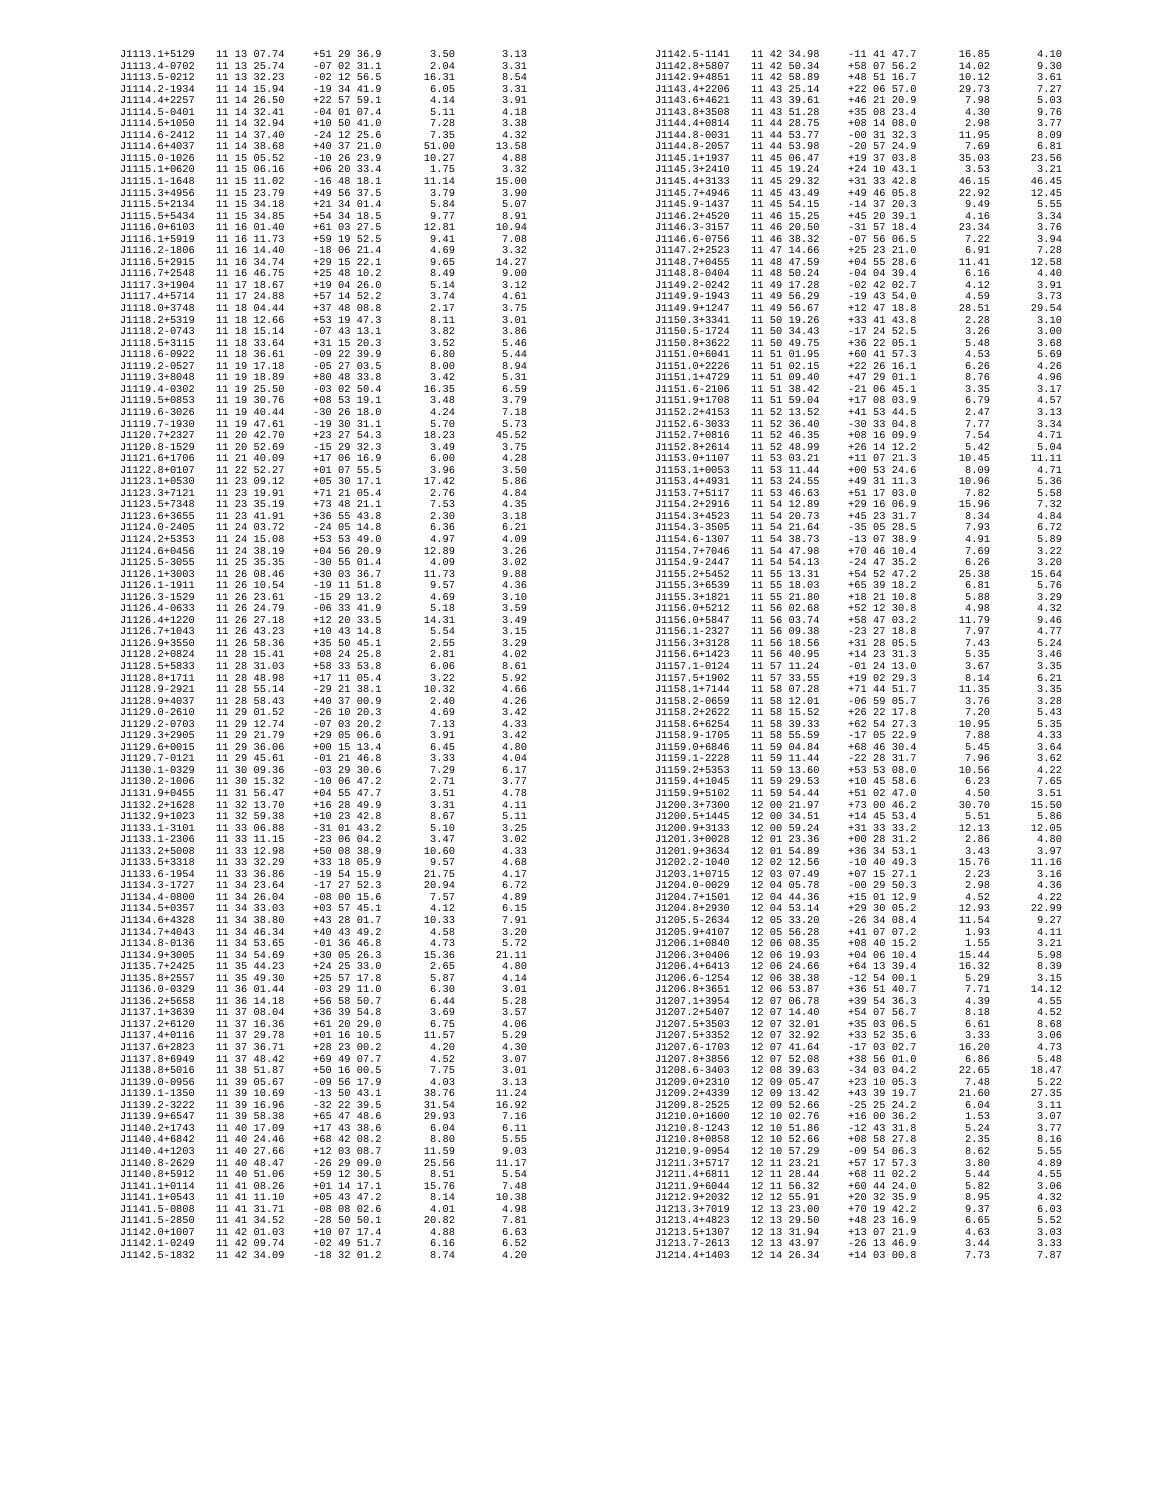| J1113.1+5129 | 11 13 07.74 | +51 29 36.9 | 3.50 | 3.13 |
| J1113.4-0702 | 11 13 25.74 | -07 02 31.1 | 2.04 | 3.31 |
| J1113.5-0212 | 11 13 32.23 | -02 12 56.5 | 16.31 | 8.54 |
| J1114.2-1934 | 11 14 15.94 | -19 34 41.9 | 6.05 | 3.31 |
| J1114.4+2257 | 11 14 26.50 | +22 57 59.1 | 4.14 | 3.91 |
| J1114.5-0401 | 11 14 32.41 | -04 01 07.4 | 5.11 | 4.18 |
| J1114.5+1050 | 11 14 32.94 | +10 50 41.0 | 7.28 | 3.38 |
| J1114.6-2412 | 11 14 37.40 | -24 12 25.6 | 7.35 | 4.32 |
| J1114.6+4037 | 11 14 38.68 | +40 37 21.0 | 51.00 | 13.58 |
| J1115.0-1026 | 11 15 05.52 | -10 26 23.9 | 10.27 | 4.88 |
| J1115.1+0620 | 11 15 06.16 | +06 20 33.4 | 1.75 | 3.32 |
| J1115.1-1648 | 11 15 11.02 | -16 48 18.1 | 11.14 | 15.00 |
| J1115.3+4956 | 11 15 23.79 | +49 56 37.5 | 3.79 | 3.90 |
| J1115.5+2134 | 11 15 34.18 | +21 34 01.4 | 5.84 | 5.07 |
| J1115.5+5434 | 11 15 34.85 | +54 34 18.5 | 9.77 | 8.91 |
| J1116.0+6103 | 11 16 01.40 | +61 03 27.5 | 12.81 | 10.94 |
| J1116.1+5919 | 11 16 11.73 | +59 19 52.5 | 9.41 | 7.08 |
| J1116.2-1806 | 11 16 14.40 | -18 06 21.4 | 4.69 | 3.32 |
| J1116.5+2915 | 11 16 34.74 | +29 15 22.1 | 9.65 | 14.27 |
| J1116.7+2548 | 11 16 46.75 | +25 48 10.2 | 8.49 | 9.00 |
| J1117.3+1904 | 11 17 18.67 | +19 04 26.0 | 5.14 | 3.12 |
| J1117.4+5714 | 11 17 24.88 | +57 14 52.2 | 3.74 | 4.61 |
| J1118.0+3748 | 11 18 04.44 | +37 48 08.8 | 2.17 | 3.75 |
| J1118.2+5319 | 11 18 12.66 | +53 19 47.3 | 8.11 | 3.01 |
| J1118.2-0743 | 11 18 15.14 | -07 43 13.1 | 3.82 | 3.86 |
| J1118.5+3115 | 11 18 33.64 | +31 15 20.3 | 3.52 | 5.46 |
| J1118.6-0922 | 11 18 36.61 | -09 22 39.9 | 6.80 | 5.44 |
| J1119.2-0527 | 11 19 17.18 | -05 27 03.5 | 8.00 | 8.94 |
| J1119.3+8048 | 11 19 18.89 | +80 48 33.8 | 3.42 | 5.31 |
| J1119.4-0302 | 11 19 25.50 | -03 02 50.4 | 16.35 | 6.59 |
| J1119.5+0853 | 11 19 30.76 | +08 53 19.1 | 3.48 | 3.79 |
| J1119.6-3026 | 11 19 40.44 | -30 26 18.0 | 4.24 | 7.18 |
| J1119.7-1930 | 11 19 47.61 | -19 30 31.1 | 5.70 | 5.73 |
| J1120.7+2327 | 11 20 42.70 | +23 27 54.3 | 18.23 | 45.52 |
| J1120.8-1529 | 11 20 52.69 | -15 29 32.3 | 3.49 | 3.75 |
| J1121.6+1706 | 11 21 40.09 | +17 06 16.9 | 6.00 | 4.28 |
| J1122.8+0107 | 11 22 52.27 | +01 07 55.5 | 3.96 | 3.50 |
| J1123.1+0530 | 11 23 09.12 | +05 30 17.1 | 17.42 | 5.86 |
| J1123.3+7121 | 11 23 19.91 | +71 21 05.4 | 2.76 | 4.84 |
| J1123.5+7348 | 11 23 35.19 | +73 48 21.1 | 7.53 | 4.35 |
| J1123.6+3655 | 11 23 41.91 | +36 55 43.8 | 2.30 | 3.18 |
| J1124.0-2405 | 11 24 03.72 | -24 05 14.8 | 6.36 | 6.21 |
| J1124.2+5353 | 11 24 15.08 | +53 53 49.0 | 4.97 | 4.09 |
| J1124.6+0456 | 11 24 38.19 | +04 56 20.9 | 12.89 | 3.26 |
| J1125.5-3055 | 11 25 35.35 | -30 55 01.4 | 4.09 | 3.02 |
| J1126.1+3003 | 11 26 08.46 | +30 03 36.7 | 11.73 | 9.88 |
| J1126.1-1911 | 11 26 10.54 | -19 11 51.8 | 9.57 | 4.36 |
| J1126.3-1529 | 11 26 23.61 | -15 29 13.2 | 4.69 | 3.10 |
| J1126.4-0633 | 11 26 24.79 | -06 33 41.9 | 5.18 | 3.59 |
| J1126.4+1220 | 11 26 27.18 | +12 20 33.5 | 14.31 | 3.49 |
| J1126.7+1043 | 11 26 43.23 | +10 43 14.8 | 5.54 | 3.15 |
| J1126.9+3550 | 11 26 58.36 | +35 50 45.1 | 2.55 | 3.29 |
| J1128.2+0824 | 11 28 15.41 | +08 24 25.8 | 2.81 | 4.02 |
| J1128.5+5833 | 11 28 31.03 | +58 33 53.8 | 6.06 | 8.61 |
| J1128.8+1711 | 11 28 48.98 | +17 11 05.4 | 3.22 | 5.92 |
| J1128.9-2921 | 11 28 55.14 | -29 21 38.1 | 10.32 | 4.66 |
| J1128.9+4037 | 11 28 58.43 | +40 37 00.9 | 2.40 | 4.26 |
| J1129.0-2610 | 11 29 01.52 | -26 10 20.3 | 4.69 | 3.42 |
| J1129.2-0703 | 11 29 12.74 | -07 03 20.2 | 7.13 | 4.33 |
| J1129.3+2905 | 11 29 21.79 | +29 05 06.6 | 3.91 | 3.42 |
| J1129.6+0015 | 11 29 36.06 | +00 15 13.4 | 6.45 | 4.80 |
| J1129.7-0121 | 11 29 45.61 | -01 21 46.8 | 3.33 | 4.04 |
| J1130.1-0329 | 11 30 09.36 | -03 29 30.6 | 7.29 | 6.17 |
| J1130.2-1006 | 11 30 15.32 | -10 06 47.2 | 2.71 | 3.77 |
| J1131.9+0455 | 11 31 56.47 | +04 55 47.7 | 3.51 | 4.78 |
| J1132.2+1628 | 11 32 13.70 | +16 28 49.9 | 3.31 | 4.11 |
| J1132.9+1023 | 11 32 59.38 | +10 23 42.8 | 8.67 | 5.11 |
| J1133.1-3101 | 11 33 06.88 | -31 01 43.2 | 5.10 | 3.25 |
| J1133.1-2306 | 11 33 11.15 | -23 06 04.2 | 3.47 | 3.02 |
| J1133.2+5008 | 11 33 12.98 | +50 08 38.9 | 10.60 | 4.33 |
| J1133.5+3318 | 11 33 32.29 | +33 18 05.9 | 9.57 | 4.68 |
| J1133.6-1954 | 11 33 36.86 | -19 54 15.9 | 21.75 | 4.17 |
| J1134.3-1727 | 11 34 23.64 | -17 27 52.3 | 20.94 | 6.72 |
| J1134.4-0800 | 11 34 26.04 | -08 00 15.6 | 7.57 | 4.89 |
| J1134.5+0357 | 11 34 33.03 | +03 57 45.1 | 4.12 | 6.15 |
| J1134.6+4328 | 11 34 38.80 | +43 28 01.7 | 10.33 | 7.91 |
| J1134.7+4043 | 11 34 46.34 | +40 43 49.2 | 4.58 | 3.20 |
| J1134.8-0136 | 11 34 53.65 | -01 36 46.8 | 4.73 | 5.72 |
| J1134.9+3005 | 11 34 54.69 | +30 05 26.3 | 15.36 | 21.11 |
| J1135.7+2425 | 11 35 44.23 | +24 25 33.0 | 2.65 | 4.80 |
| J1135.8+2557 | 11 35 49.30 | +25 57 17.8 | 5.87 | 4.14 |
| J1136.0-0329 | 11 36 01.44 | -03 29 11.0 | 6.30 | 3.01 |
| J1136.2+5658 | 11 36 14.18 | +56 58 50.7 | 6.44 | 5.28 |
| J1137.1+3639 | 11 37 08.04 | +36 39 54.8 | 3.69 | 3.57 |
| J1137.2+6120 | 11 37 16.36 | +61 20 29.0 | 6.75 | 4.06 |
| J1137.4+0116 | 11 37 29.78 | +01 16 10.5 | 11.57 | 5.29 |
| J1137.6+2823 | 11 37 36.71 | +28 23 00.2 | 4.20 | 4.30 |
| J1137.8+6949 | 11 37 48.42 | +69 49 07.7 | 4.52 | 3.07 |
| J1138.8+5016 | 11 38 51.87 | +50 16 00.5 | 7.75 | 3.01 |
| J1139.0-0956 | 11 39 05.67 | -09 56 17.9 | 4.03 | 3.13 |
| J1139.1-1350 | 11 39 10.69 | -13 50 43.1 | 38.76 | 11.24 |
| J1139.2-3222 | 11 39 16.96 | -32 22 39.5 | 31.54 | 16.92 |
| J1139.9+6547 | 11 39 58.38 | +65 47 48.6 | 29.93 | 7.16 |
| J1140.2+1743 | 11 40 17.09 | +17 43 38.6 | 6.04 | 6.11 |
| J1140.4+6842 | 11 40 24.46 | +68 42 08.2 | 8.80 | 5.55 |
| J1140.4+1203 | 11 40 27.66 | +12 03 08.7 | 11.59 | 9.03 |
| J1140.8-2629 | 11 40 48.47 | -26 29 09.0 | 25.56 | 11.17 |
| J1140.8+5912 | 11 40 51.06 | +59 12 30.5 | 8.51 | 5.54 |
| J1141.1+0114 | 11 41 08.26 | +01 14 17.1 | 15.76 | 7.48 |
| J1141.1+0543 | 11 41 11.10 | +05 43 47.2 | 8.14 | 10.38 |
| J1141.5-0808 | 11 41 31.71 | -08 08 02.6 | 4.01 | 4.98 |
| J1141.5-2850 | 11 41 34.52 | -28 50 50.1 | 20.82 | 7.81 |
| J1142.0+1007 | 11 42 01.03 | +10 07 17.4 | 4.88 | 6.63 |
| J1142.1-0249 | 11 42 09.74 | -02 49 51.7 | 6.16 | 6.52 |
| J1142.5-1832 | 11 42 34.09 | -18 32 01.2 | 8.74 | 4.20 |
| J1142.5-1141 | 11 42 34.98 | -11 41 47.7 | 16.85 | 4.10 |
| J1142.8+5807 | 11 42 50.34 | +58 07 56.2 | 14.02 | 9.30 |
| J1142.9+4851 | 11 42 58.89 | +48 51 16.7 | 10.12 | 3.61 |
| J1143.4+2206 | 11 43 25.14 | +22 06 57.0 | 29.73 | 7.27 |
| J1143.6+4621 | 11 43 39.61 | +46 21 20.9 | 7.98 | 5.03 |
| J1143.8+3508 | 11 43 51.28 | +35 08 23.4 | 4.30 | 9.76 |
| J1144.4+0814 | 11 44 28.75 | +08 14 08.0 | 2.98 | 3.77 |
| J1144.8-0031 | 11 44 53.77 | -00 31 32.3 | 11.95 | 8.09 |
| J1144.8-2057 | 11 44 53.98 | -20 57 24.9 | 7.69 | 6.81 |
| J1145.1+1937 | 11 45 06.47 | +19 37 03.8 | 35.03 | 23.56 |
| J1145.3+2410 | 11 45 19.24 | +24 10 43.1 | 3.53 | 3.21 |
| J1145.4+3133 | 11 45 29.32 | +31 33 42.8 | 46.15 | 46.45 |
| J1145.7+4946 | 11 45 43.49 | +49 46 05.8 | 22.92 | 12.45 |
| J1145.9-1437 | 11 45 54.15 | -14 37 20.3 | 9.49 | 5.55 |
| J1146.2+4520 | 11 46 15.25 | +45 20 39.1 | 4.16 | 3.34 |
| J1146.3-3157 | 11 46 20.50 | -31 57 18.4 | 23.34 | 3.76 |
| J1146.6-0756 | 11 46 38.32 | -07 56 06.5 | 7.22 | 3.94 |
| J1147.2+2523 | 11 47 14.66 | +25 23 21.0 | 6.91 | 7.28 |
| J1148.7+0455 | 11 48 47.59 | +04 55 28.6 | 11.41 | 12.58 |
| J1148.8-0404 | 11 48 50.24 | -04 04 39.4 | 6.16 | 4.40 |
| J1149.2-0242 | 11 49 17.28 | -02 42 02.7 | 4.12 | 3.91 |
| J1149.9-1943 | 11 49 56.29 | -19 43 54.0 | 4.59 | 3.73 |
| J1149.9+1247 | 11 49 56.67 | +12 47 18.8 | 28.51 | 29.54 |
| J1150.3+3341 | 11 50 19.26 | +33 41 43.8 | 2.28 | 3.10 |
| J1150.5-1724 | 11 50 34.43 | -17 24 52.5 | 3.26 | 3.00 |
| J1150.8+3622 | 11 50 49.75 | +36 22 05.1 | 5.48 | 3.68 |
| J1151.0+6041 | 11 51 01.95 | +60 41 57.3 | 4.53 | 5.69 |
| J1151.0+2226 | 11 51 02.15 | +22 26 16.1 | 6.26 | 4.26 |
| J1151.1+4729 | 11 51 09.40 | +47 29 01.1 | 8.76 | 4.96 |
| J1151.6-2106 | 11 51 38.42 | -21 06 45.1 | 3.35 | 3.17 |
| J1151.9+1708 | 11 51 59.04 | +17 08 03.9 | 6.79 | 4.57 |
| J1152.2+4153 | 11 52 13.52 | +41 53 44.5 | 2.47 | 3.13 |
| J1152.6-3033 | 11 52 36.40 | -30 33 04.8 | 7.77 | 3.34 |
| J1152.7+0816 | 11 52 46.35 | +08 16 09.9 | 7.54 | 4.71 |
| J1152.8+2614 | 11 52 48.99 | +26 14 12.2 | 5.42 | 5.04 |
| J1153.0+1107 | 11 53 03.21 | +11 07 21.3 | 10.45 | 11.11 |
| J1153.1+0053 | 11 53 11.44 | +00 53 24.6 | 8.09 | 4.71 |
| J1153.4+4931 | 11 53 24.55 | +49 31 11.3 | 10.96 | 5.36 |
| J1153.7+5117 | 11 53 46.63 | +51 17 03.0 | 7.82 | 5.58 |
| J1154.2+2916 | 11 54 12.89 | +29 16 06.9 | 15.96 | 7.32 |
| J1154.3+4523 | 11 54 20.73 | +45 23 31.7 | 8.34 | 4.84 |
| J1154.3-3505 | 11 54 21.64 | -35 05 28.5 | 7.93 | 6.72 |
| J1154.6-1307 | 11 54 38.73 | -13 07 38.9 | 4.91 | 5.89 |
| J1154.7+7046 | 11 54 47.98 | +70 46 10.4 | 7.69 | 3.22 |
| J1154.9-2447 | 11 54 54.13 | -24 47 35.2 | 6.26 | 3.20 |
| J1155.2+5452 | 11 55 13.31 | +54 52 47.2 | 25.38 | 15.64 |
| J1155.3+6539 | 11 55 18.03 | +65 39 18.2 | 6.81 | 5.76 |
| J1155.3+1821 | 11 55 21.80 | +18 21 10.8 | 5.88 | 3.29 |
| J1156.0+5212 | 11 56 02.68 | +52 12 30.8 | 4.98 | 4.32 |
| J1156.0+5847 | 11 56 03.74 | +58 47 03.2 | 11.79 | 9.46 |
| J1156.1-2327 | 11 56 09.38 | -23 27 18.8 | 7.97 | 4.77 |
| J1156.3+3128 | 11 56 18.56 | +31 28 05.5 | 7.43 | 5.24 |
| J1156.6+1423 | 11 56 40.95 | +14 23 31.3 | 5.35 | 3.46 |
| J1157.1-0124 | 11 57 11.24 | -01 24 13.0 | 3.67 | 3.35 |
| J1157.5+1902 | 11 57 33.55 | +19 02 29.3 | 8.14 | 6.21 |
| J1158.1+7144 | 11 58 07.28 | +71 44 51.7 | 11.35 | 3.35 |
| J1158.2-0659 | 11 58 12.01 | -06 59 05.7 | 3.76 | 3.28 |
| J1158.2+2622 | 11 58 15.52 | +26 22 17.8 | 7.20 | 5.43 |
| J1158.6+6254 | 11 58 39.33 | +62 54 27.3 | 10.95 | 5.35 |
| J1158.9-1705 | 11 58 55.59 | -17 05 22.9 | 7.88 | 4.33 |
| J1159.0+6846 | 11 59 04.84 | +68 46 30.4 | 5.45 | 3.64 |
| J1159.1-2228 | 11 59 11.44 | -22 28 31.7 | 7.96 | 3.62 |
| J1159.2+5353 | 11 59 13.60 | +53 53 08.0 | 10.56 | 4.22 |
| J1159.4+1045 | 11 59 29.53 | +10 45 58.6 | 6.23 | 7.65 |
| J1159.9+5102 | 11 59 54.44 | +51 02 47.0 | 4.50 | 3.51 |
| J1200.3+7300 | 12 00 21.97 | +73 00 46.2 | 30.70 | 15.50 |
| J1200.5+1445 | 12 00 34.51 | +14 45 53.4 | 5.51 | 5.86 |
| J1200.9+3133 | 12 00 59.24 | +31 33 33.2 | 12.13 | 12.05 |
| J1201.3+0028 | 12 01 23.36 | +00 28 31.2 | 2.86 | 4.80 |
| J1201.9+3634 | 12 01 54.89 | +36 34 53.1 | 3.43 | 3.97 |
| J1202.2-1040 | 12 02 12.56 | -10 40 49.3 | 15.76 | 11.16 |
| J1203.1+0715 | 12 03 07.49 | +07 15 27.1 | 2.23 | 3.16 |
| J1204.0-0029 | 12 04 05.78 | -00 29 50.3 | 2.98 | 4.36 |
| J1204.7+1501 | 12 04 44.36 | +15 01 12.9 | 4.52 | 4.22 |
| J1204.8+2930 | 12 04 53.14 | +29 30 05.2 | 12.93 | 22.99 |
| J1205.5-2634 | 12 05 33.20 | -26 34 08.4 | 11.54 | 9.27 |
| J1205.9+4107 | 12 05 56.28 | +41 07 07.2 | 1.93 | 4.11 |
| J1206.1+0840 | 12 06 08.35 | +08 40 15.2 | 1.55 | 3.21 |
| J1206.3+0406 | 12 06 19.93 | +04 06 10.4 | 15.44 | 5.98 |
| J1206.4+6413 | 12 06 24.66 | +64 13 39.4 | 16.32 | 8.39 |
| J1206.6-1254 | 12 06 38.38 | -12 54 00.1 | 5.29 | 3.15 |
| J1206.8+3651 | 12 06 53.87 | +36 51 40.7 | 7.71 | 14.12 |
| J1207.1+3954 | 12 07 06.78 | +39 54 36.3 | 4.39 | 4.55 |
| J1207.2+5407 | 12 07 14.40 | +54 07 56.7 | 8.18 | 4.52 |
| J1207.5+3503 | 12 07 32.01 | +35 03 06.5 | 6.61 | 8.68 |
| J1207.5+3352 | 12 07 32.92 | +33 52 35.6 | 3.33 | 3.06 |
| J1207.6-1703 | 12 07 41.64 | -17 03 02.7 | 16.20 | 4.73 |
| J1207.8+3856 | 12 07 52.08 | +38 56 01.0 | 6.86 | 5.48 |
| J1208.6-3403 | 12 08 39.63 | -34 03 04.2 | 22.65 | 18.47 |
| J1209.0+2310 | 12 09 05.47 | +23 10 05.3 | 7.48 | 5.22 |
| J1209.2+4339 | 12 09 13.42 | +43 39 19.7 | 21.60 | 27.35 |
| J1209.8-2525 | 12 09 52.66 | -25 25 24.2 | 6.04 | 3.11 |
| J1210.0+1600 | 12 10 02.76 | +16 00 36.2 | 1.53 | 3.07 |
| J1210.8-1243 | 12 10 51.86 | -12 43 31.8 | 5.24 | 3.77 |
| J1210.8+0858 | 12 10 52.66 | +08 58 27.8 | 2.35 | 8.16 |
| J1210.9-0954 | 12 10 57.29 | -09 54 06.3 | 8.62 | 5.55 |
| J1211.3+5717 | 12 11 23.21 | +57 17 57.3 | 3.80 | 4.89 |
| J1211.4+6811 | 12 11 28.44 | +68 11 02.2 | 5.44 | 4.55 |
| J1211.9+6044 | 12 11 56.32 | +60 44 24.0 | 5.82 | 3.06 |
| J1212.9+2032 | 12 12 55.91 | +20 32 35.9 | 8.95 | 4.32 |
| J1213.3+7019 | 12 13 23.00 | +70 19 42.2 | 9.37 | 6.03 |
| J1213.4+4823 | 12 13 29.50 | +48 23 16.9 | 6.65 | 5.52 |
| J1213.5+1307 | 12 13 31.94 | +13 07 21.9 | 4.63 | 3.03 |
| J1213.7-2613 | 12 13 43.97 | -26 13 46.9 | 3.44 | 3.33 |
| J1214.4+1403 | 12 14 26.34 | +14 03 00.8 | 7.73 | 7.87 |